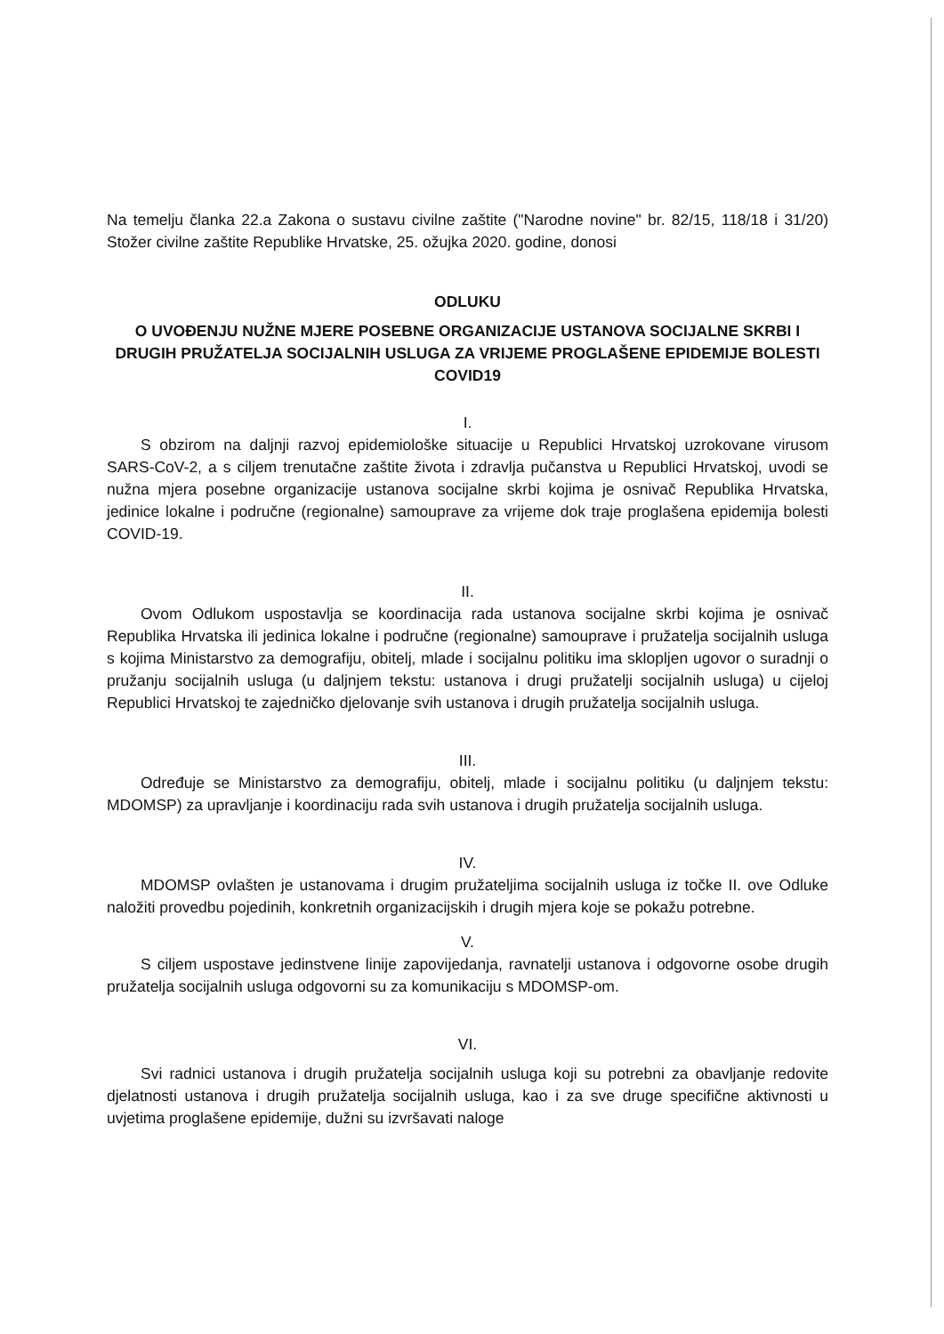Na temelju članka 22.a Zakona o sustavu civilne zaštite ("Narodne novine" br. 82/15, 118/18 i 31/20) Stožer civilne zaštite Republike Hrvatske, 25. ožujka 2020. godine, donosi
ODLUKU
O UVOĐENJU NUŽNE MJERE POSEBNE ORGANIZACIJE USTANOVA SOCIJALNE SKRBI I DRUGIH PRUŽATELJA SOCIJALNIH USLUGA ZA VRIJEME PROGLAŠENE EPIDEMIJE BOLESTI COVID19
I.
S obzirom na daljnji razvoj epidemiološke situacije u Republici Hrvatskoj uzrokovane virusom SARS-CoV-2, a s ciljem trenutačne zaštite života i zdravlja pučanstva u Republici Hrvatskoj, uvodi se nužna mjera posebne organizacije ustanova socijalne skrbi kojima je osnivač Republika Hrvatska, jedinice lokalne i područne (regionalne) samouprave za vrijeme dok traje proglašena epidemija bolesti COVID-19.
II.
Ovom Odlukom uspostavlja se koordinacija rada ustanova socijalne skrbi kojima je osnivač Republika Hrvatska ili jedinica lokalne i područne (regionalne) samouprave i pružatelja socijalnih usluga s kojima Ministarstvo za demografiju, obitelj, mlade i socijalnu politiku ima sklopljen ugovor o suradnji o pružanju socijalnih usluga (u daljnjem tekstu: ustanova i drugi pružatelji socijalnih usluga) u cijeloj Republici Hrvatskoj te zajedničko djelovanje svih ustanova i drugih pružatelja socijalnih usluga.
III.
Određuje se Ministarstvo za demografiju, obitelj, mlade i socijalnu politiku (u daljnjem tekstu: MDOMSP) za upravljanje i koordinaciju rada svih ustanova i drugih pružatelja socijalnih usluga.
IV.
MDOMSP ovlašten je ustanovama i drugim pružateljima socijalnih usluga iz točke II. ove Odluke naložiti provedbu pojedinih, konkretnih organizacijskih i drugih mjera koje se pokažu potrebne.
V.
S ciljem uspostave jedinstvene linije zapovijedanja, ravnatelji ustanova i odgovorne osobe drugih pružatelja socijalnih usluga odgovorni su za komunikaciju s MDOMSP-om.
VI.
Svi radnici ustanova i drugih pružatelja socijalnih usluga koji su potrebni za obavljanje redovite djelatnosti ustanova i drugih pružatelja socijalnih usluga, kao i za sve druge specifične aktivnosti u uvjetima proglašene epidemije, dužni su izvršavati naloge